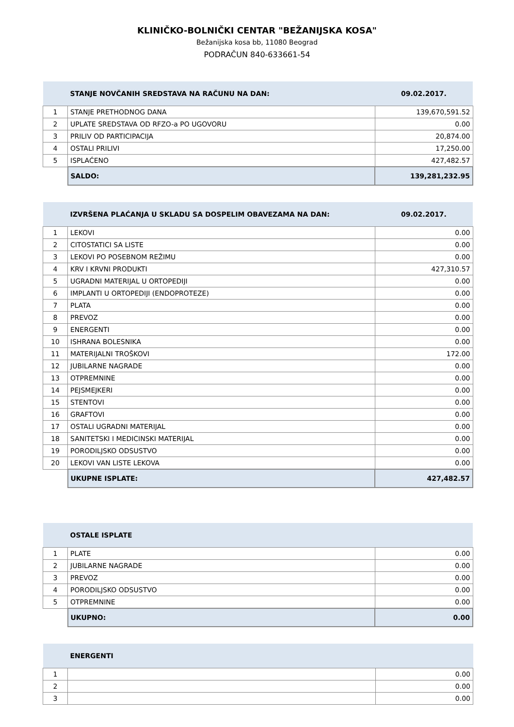KLINIČKO-BOLNIČKI CENTAR "BEŽANIJSKA KOSA"
Bežanijska kosa bb, 11080 Beograd
PODRAČUN 840-633661-54
| | STANJE NOVČANIH SREDSTAVA NA RAČUNU NA DAN: | 09.02.2017. |
| 1 | STANJE PRETHODNOG DANA | 139,670,591.52 |
| 2 | UPLATE SREDSTAVA OD RFZO-a PO UGOVORU | 0.00 |
| 3 | PRILIV OD PARTICIPACIJA | 20,874.00 |
| 4 | OSTALI PRILIVI | 17,250.00 |
| 5 | ISPLAĆENO | 427,482.57 |
| | SALDO: | 139,281,232.95 |
| | IZVRŠENA PLAĆANJA U SKLADU SA DOSPELIM OBAVEZAMA NA DAN: | 09.02.2017. |
| 1 | LEKOVI | 0.00 |
| 2 | CITOSTATICI SA LISTE | 0.00 |
| 3 | LEKOVI PO POSEBNOM REŽIMU | 0.00 |
| 4 | KRV I KRVNI PRODUKTI | 427,310.57 |
| 5 | UGRADNI MATERIJAL U ORTOPEDIJI | 0.00 |
| 6 | IMPLANTI U ORTOPEDIJI (ENDOPROTEZE) | 0.00 |
| 7 | PLATA | 0.00 |
| 8 | PREVOZ | 0.00 |
| 9 | ENERGENTI | 0.00 |
| 10 | ISHRANA BOLESNIKA | 0.00 |
| 11 | MATERIJALNI TROŠKOVI | 172.00 |
| 12 | JUBILARNE NAGRADE | 0.00 |
| 13 | OTPREMNINE | 0.00 |
| 14 | PEJSMEJKERI | 0.00 |
| 15 | STENTOVI | 0.00 |
| 16 | GRAFTOVI | 0.00 |
| 17 | OSTALI UGRADNI MATERIJAL | 0.00 |
| 18 | SANITETSKI I MEDICINSKI MATERIJAL | 0.00 |
| 19 | PORODILJSKO ODSUSTVO | 0.00 |
| 20 | LEKOVI VAN LISTE LEKOVA | 0.00 |
| | UKUPNE ISPLATE: | 427,482.57 |
| | OSTALE ISPLATE | |
| 1 | PLATE | 0.00 |
| 2 | JUBILARNE NAGRADE | 0.00 |
| 3 | PREVOZ | 0.00 |
| 4 | PORODILJSKO ODSUSTVO | 0.00 |
| 5 | OTPREMNINE | 0.00 |
| | UKUPNO: | 0.00 |
| | ENERGENTI | |
| 1 | | 0.00 |
| 2 | | 0.00 |
| 3 | | 0.00 |